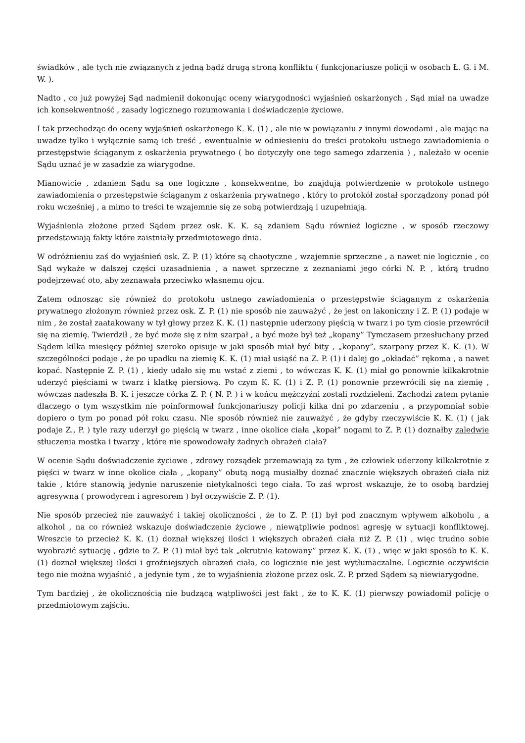świadków , ale tych nie związanych z jedną bądź drugą stroną konfliktu ( funkcjonariusze policji w osobach Ł. G. i M. W. ).
Nadto , co już powyżej Sąd nadmienił dokonując oceny wiarygodności wyjaśnień oskarżonych , Sąd miał na uwadze ich konsekwentność , zasady logicznego rozumowania i doświadczenie życiowe.
I tak przechodząc do oceny wyjaśnień oskarżonego K. K. (1) , ale nie w powiązaniu z innymi dowodami , ale mając na uwadze tylko i wyłącznie samą ich treść , ewentualnie w odniesieniu do treści protokołu ustnego zawiadomienia o przestępstwie ściąganym z oskarżenia prywatnego ( bo dotyczyły one tego samego zdarzenia ) , należało w ocenie Sądu uznać je w zasadzie za wiarygodne.
Mianowicie , zdaniem Sądu są one logiczne , konsekwentne, bo znajdują potwierdzenie w protokole ustnego zawiadomienia o przestępstwie ściąganym z oskarżenia prywatnego , który to protokół został sporządzony ponad pół roku wcześniej , a mimo to treści te wzajemnie się ze sobą potwierdzają i uzupełniają.
Wyjaśnienia złożone przed Sądem przez osk. K. K. są zdaniem Sądu również logiczne , w sposób rzeczowy przedstawiają fakty które zaistniały przedmiotowego dnia.
W odróżnieniu zaś do wyjaśnień osk. Z. P. (1) które są chaotyczne , wzajemnie sprzeczne , a nawet nie logicznie , co Sąd wykaże w dalszej części uzasadnienia , a nawet sprzeczne z zeznaniami jego córki N. P. , którą trudno podejrzewać oto, aby zeznawała przeciwko własnemu ojcu.
Zatem odnosząc się również do protokołu ustnego zawiadomienia o przestępstwie ściąganym z oskarżenia prywatnego złożonym również przez osk. Z. P. (1) nie sposób nie zauważyć , że jest on lakoniczny i Z. P. (1) podaje w nim , że został zaatakowany w tył głowy przez K. K. (1) następnie uderzony pięścią w twarz i po tym ciosie przewrócił się na ziemię. Twierdził , że być może się z nim szarpał , a być może był też „kopany” Tymczasem przesłuchany przed Sądem kilka miesięcy później szeroko opisuje w jaki sposób miał być bity , „kopany”, szarpany przez K. K. (1). W szczególności podaje , że po upadku na ziemię K. K. (1) miał usiąść na Z. P. (1) i dalej go „okładać” rękoma , a nawet kopać. Następnie Z. P. (1) , kiedy udało się mu wstać z ziemi , to wówczas K. K. (1) miał go ponownie kilkakrotnie uderzyć pięściami w twarz i klatkę piersiową. Po czym K. K. (1) i Z. P. (1) ponownie przewrócili się na ziemię , wówczas nadeszła B. K. i jeszcze córka Z. P. ( N. P. ) i w końcu mężczyźni zostali rozdzieleni. Zachodzi zatem pytanie dlaczego o tym wszystkim nie poinformował funkcjonariuszy policji kilka dni po zdarzeniu , a przypomniał sobie dopiero o tym po ponad pół roku czasu. Nie sposób również nie zauważyć , że gdyby rzeczywiście K. K. (1) ( jak podaje Z., P. ) tyle razy uderzył go pięścią w twarz , inne okolice ciała „kopał” nogami to Z. P. (1) doznałby zaledwie stłuczenia mostka i twarzy , które nie spowodowały żadnych obrażeń ciała?
W ocenie Sądu doświadczenie życiowe , zdrowy rozsądek przemawiają za tym , że człowiek uderzony kilkakrotnie z pięści w twarz w inne okolice ciała , „kopany” obutą nogą musiałby doznać znacznie większych obrażeń ciała niż takie , które stanowią jedynie naruszenie nietykalności tego ciała. To zaś wprost wskazuje, że to osobą bardziej agresywną ( prowodyrem i agresorem ) był oczywiście Z. P. (1).
Nie sposób przecież nie zauważyć i takiej okoliczności , że to Z. P. (1) był pod znacznym wpływem alkoholu , a alkohol , na co również wskazuje doświadczenie życiowe , niewątpliwie podnosi agresję w sytuacji konfliktowej. Wreszcie to przecież K. K. (1) doznał większej ilości i większych obrażeń ciała niż Z. P. (1) , więc trudno sobie wyobrazić sytuację , gdzie to Z. P. (1) miał być tak „okrutnie katowany” przez K. K. (1) , więc w jaki sposób to K. K. (1) doznał większej ilości i groźniejszych obrażeń ciała, co logicznie nie jest wytłumaczalne. Logicznie oczywiście tego nie można wyjaśnić , a jedynie tym , że to wyjaśnienia złożone przez osk. Z. P. przed Sądem są niewiarygodne.
Tym bardziej , że okolicznością nie budzącą wątpliwości jest fakt , że to K. K. (1) pierwszy powiadomił policję o przedmiotowym zajściu.